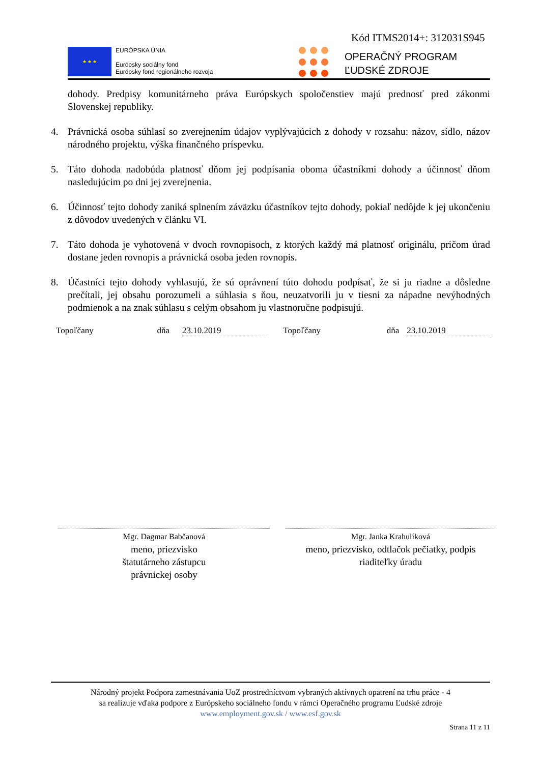Kód ITMS2014+: 312031S945
★ ★ ★
EURÓPSKA ÚNIA
Európsky sociálny fond
Európsky fond regionálneho rozvoja
OPERAČNÝ PROGRAM
ĽUDSKÉ ZDROJE
dohody. Predpisy komunitárneho práva Európskych spoločenstiev majú prednosť pred zákonmi Slovenskej republiky.
4. Právnická osoba súhlasí so zverejnením údajov vyplývajúcich z dohody v rozsahu: názov, sídlo, názov národného projektu, výška finančného príspevku.
5. Táto dohoda nadobúda platnosť dňom jej podpísania oboma účastníkmi dohody a účinnosť dňom nasledujúcim po dni jej zverejnenia.
6. Účinnosť tejto dohody zaniká splnením záväzku účastníkov tejto dohody, pokiaľ nedôjde k jej ukončeniu z dôvodov uvedených v článku VI.
7. Táto dohoda je vyhotovená v dvoch rovnopisoch, z ktorých každý má platnosť originálu, pričom úrad dostane jeden rovnopis a právnická osoba jeden rovnopis.
8. Účastníci tejto dohody vyhlasujú, že sú oprávnení túto dohodu podpísať, že si ju riadne a dôsledne prečítali, jej obsahu porozumeli a súhlasia s ňou, neuzatvorili ju v tiesni za nápadne nevýhodných podmienok a na znak súhlasu s celým obsahom ju vlastnoručne podpisujú.
Topoľčany dňa 23.10.2019 Topoľčany dňa 23.10.2019
Mgr. Dagmar Babčanová
meno, priezvisko
štatutárneho zástupcu
právnickej osoby
Mgr. Janka Krahulíková
meno, priezvisko, odtlačok pečiatky, podpis
riaditeľky úradu
Národný projekt Podpora zamestnávania UoZ prostredníctvom vybraných aktívnych opatrení na trhu práce - 4
sa realizuje vďaka podpore z Európskeho sociálneho fondu v rámci Operačného programu Ľudské zdroje
www.employment.gov.sk / www.esf.gov.sk
Strana 11 z 11